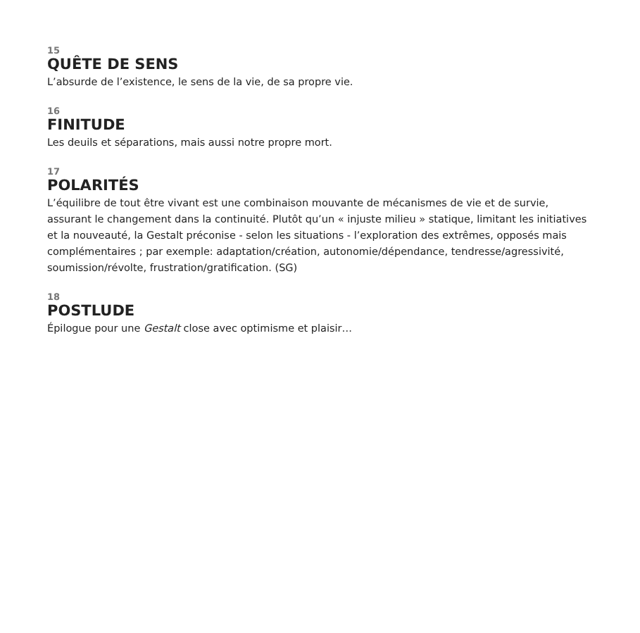15
QUÊTE DE SENS
L’absurde de l’existence, le sens de la vie, de sa propre vie.
16
FINITUDE
Les deuils et séparations, mais aussi notre propre mort.
17
POLARITÉS
L’équilibre de tout être vivant est une combinaison mouvante de mécanismes de vie et de survie, assurant le changement dans la continuité. Plutôt qu’un « injuste milieu » statique, limitant les initiatives et la nouveauté, la Gestalt préconise - selon les situations - l’exploration des extrêmes, opposés mais complémentaires ; par exemple: adaptation/création, autonomie/dépendance, tendresse/agressivité, soumission/révolte, frustration/gratification. (SG)
18
POSTLUDE
Épilogue pour une Gestalt close avec optimisme et plaisir…